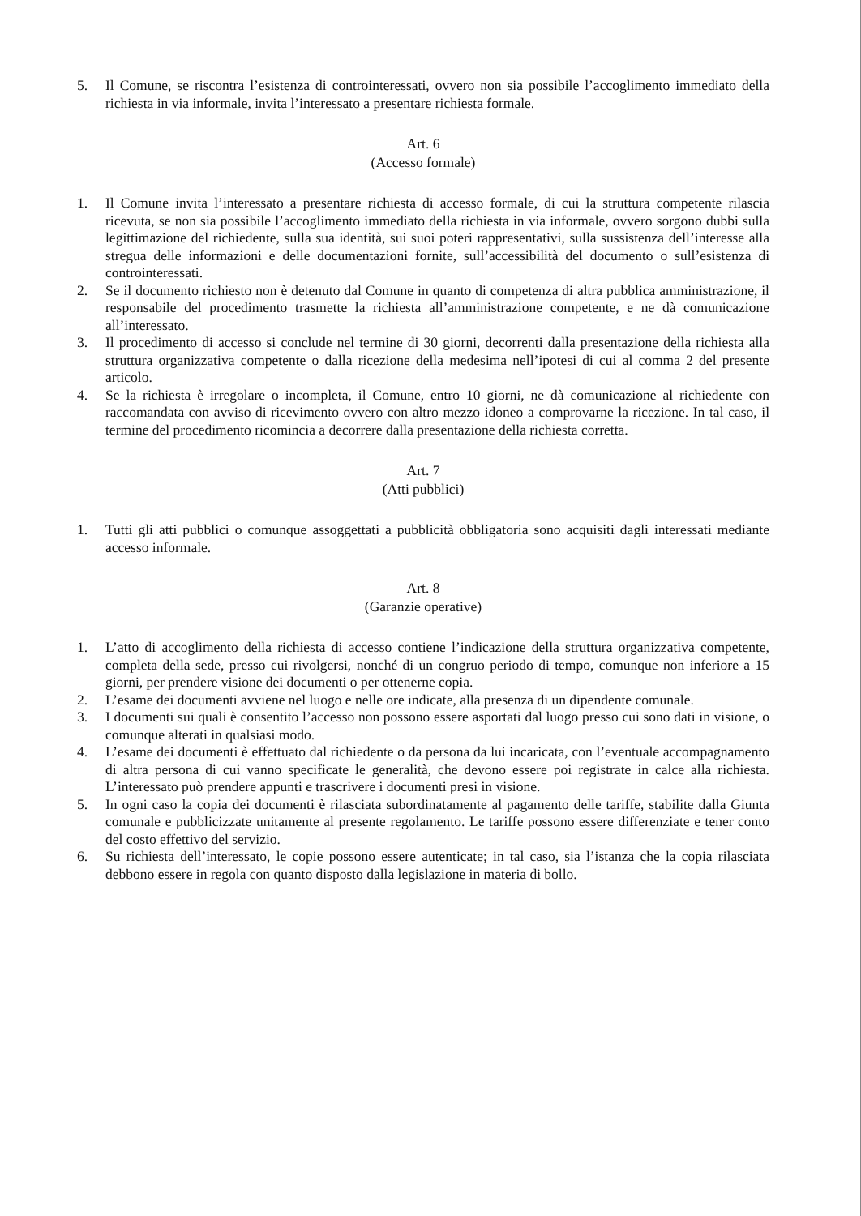5. Il Comune, se riscontra l’esistenza di controinteressati, ovvero non sia possibile l’accoglimento immediato della richiesta in via informale, invita l’interessato a presentare richiesta formale.
Art. 6
(Accesso formale)
1. Il Comune invita l’interessato a presentare richiesta di accesso formale, di cui la struttura competente rilascia ricevuta, se non sia possibile l’accoglimento immediato della richiesta in via informale, ovvero sorgono dubbi sulla legittimazione del richiedente, sulla sua identità, sui suoi poteri rappresentativi, sulla sussistenza dell’interesse alla stregua delle informazioni e delle documentazioni fornite, sull’accessibilità del documento o sull’esistenza di controinteressati.
2. Se il documento richiesto non è detenuto dal Comune in quanto di competenza di altra pubblica amministrazione, il responsabile del procedimento trasmette la richiesta all’amministrazione competente, e ne dà comunicazione all’interessato.
3. Il procedimento di accesso si conclude nel termine di 30 giorni, decorrenti dalla presentazione della richiesta alla struttura organizzativa competente o dalla ricezione della medesima nell’ipotesi di cui al comma 2 del presente articolo.
4. Se la richiesta è irregolare o incompleta, il Comune, entro 10 giorni, ne dà comunicazione al richiedente con raccomandata con avviso di ricevimento ovvero con altro mezzo idoneo a comprovarne la ricezione. In tal caso, il termine del procedimento ricomincia a decorrere dalla presentazione della richiesta corretta.
Art. 7
(Atti pubblici)
1. Tutti gli atti pubblici o comunque assoggettati a pubblicità obbligatoria sono acquisiti dagli interessati mediante accesso informale.
Art. 8
(Garanzie operative)
1. L’atto di accoglimento della richiesta di accesso contiene l’indicazione della struttura organizzativa competente, completa della sede, presso cui rivolgersi, nonché di un congruo periodo di tempo, comunque non inferiore a 15 giorni, per prendere visione dei documenti o per ottenerne copia.
2. L’esame dei documenti avviene nel luogo e nelle ore indicate, alla presenza di un dipendente comunale.
3. I documenti sui quali è consentito l’accesso non possono essere asportati dal luogo presso cui sono dati in visione, o comunque alterati in qualsiasi modo.
4. L’esame dei documenti è effettuato dal richiedente o da persona da lui incaricata, con l’eventuale accompagnamento di altra persona di cui vanno specificate le generalità, che devono essere poi registrate in calce alla richiesta. L’interessato può prendere appunti e trascrivere i documenti presi in visione.
5. In ogni caso la copia dei documenti è rilasciata subordinatamente al pagamento delle tariffe, stabilite dalla Giunta comunale e pubblicizzate unitamente al presente regolamento. Le tariffe possono essere differenziate e tener conto del costo effettivo del servizio.
6. Su richiesta dell’interessato, le copie possono essere autenticate; in tal caso, sia l’istanza che la copia rilasciata debbono essere in regola con quanto disposto dalla legislazione in materia di bollo.